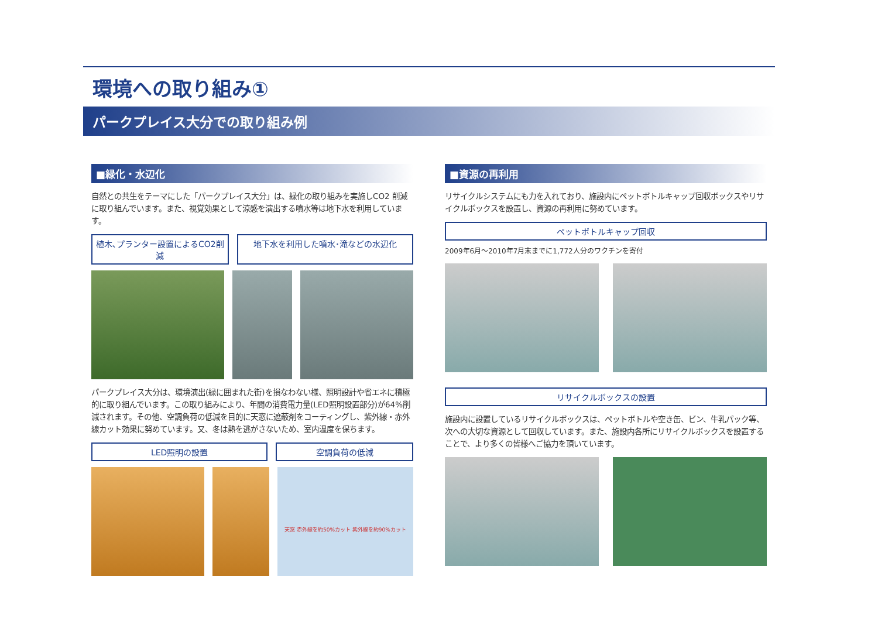環境への取り組み①
パークプレイス大分での取り組み例
■緑化・水辺化
自然との共生をテーマにした「パークプレイス大分」は、緑化の取り組みを実施しCO2 削減に取り組んでいます。また、視覚効果として涼感を演出する噴水等は地下水を利用しています。
植木､プランター設置によるCO2削減 地下水を利用した噴水･滝などの水辺化
パークプレイス大分は、環境演出(緑に囲まれた街)を損なわない様、照明設計や省エネに積極的に取り組んでいます。この取り組みにより、年間の消費電力量(LED照明設置部分)が64%削減されます。その他、空調負荷の低減を目的に天窓に遮蔽剤をコーティングし、紫外線・赤外線カット効果に努めています。又、冬は熱を逃がさないため、室内温度を保ちます。
LED照明の設置 空調負荷の低減
天窓 赤外線を約50%カット 紫外線を約90%カット
■資源の再利用
リサイクルシステムにも力を入れており、施設内にペットボトルキャップ回収ボックスやリサイクルボックスを設置し、資源の再利用に努めています。
ペットボトルキャップ回収
2009年6月～2010年7月末までに1,772人分のワクチンを寄付
リサイクルボックスの設置
施設内に設置しているリサイクルボックスは、ペットボトルや空き缶、ビン、牛乳パック等、次への大切な資源として回収しています。また、施設内各所にリサイクルボックスを設置することで、より多くの皆様へご協力を頂いています。